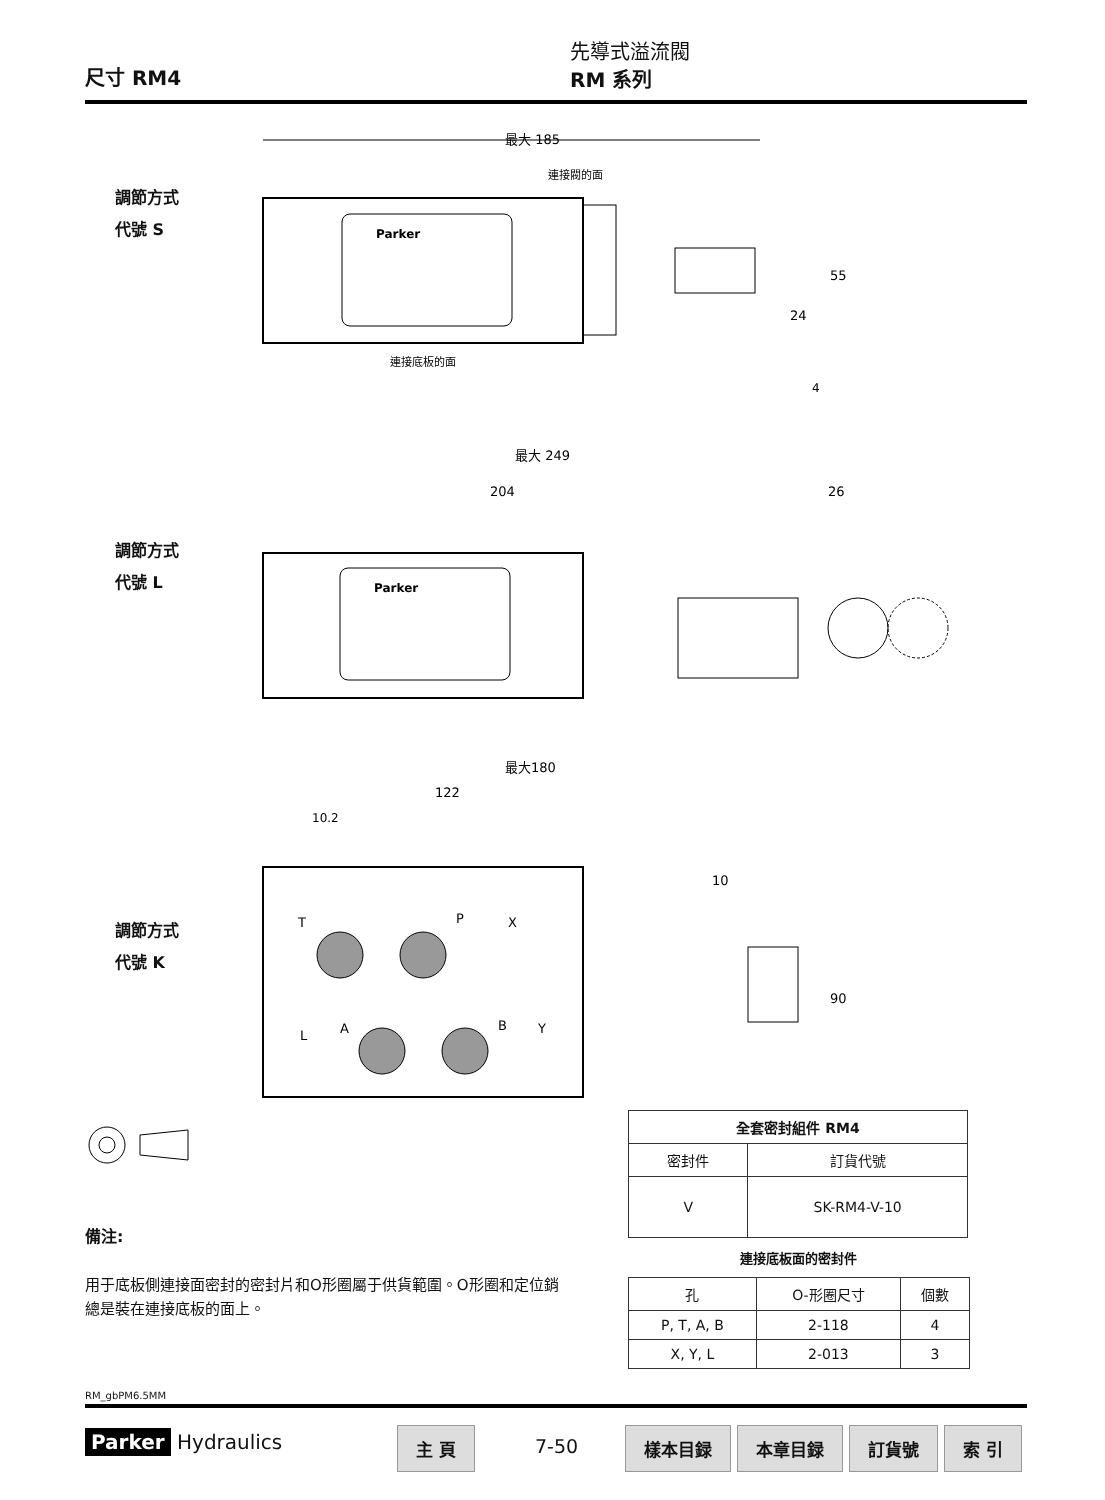尺寸 RM4
先導式溢流閥
RM 系列
調節方式
代號 S
最大 185
連接閥的面
連接底板的面
55
24
4
Parker
調節方式
代號 L
最大 249
204
26
Parker
調節方式
代號 K
最大180
122
10.2
10
90
T
P
X
L
A
B
Y
| 全套密封組件 RM4 | |
| --- | --- |
| 密封件 | 訂貨代號 |
| V | SK-RM4-V-10 |
連接底板面的密封件
| 孔 | O-形圈尺寸 | 個數 |
| P, T, A, B | 2-118 | 4 |
| X, Y, L | 2-013 | 3 |
備注:
用于底板側連接面密封的密封片和O形圈屬于供貨範圍。O形圈和定位銷總是裝在連接底板的面上。
RM_gbPM6.5MM
Parker Hydraulics 主 頁
7-50
樣本目録 本章目録 訂貨號 索 引